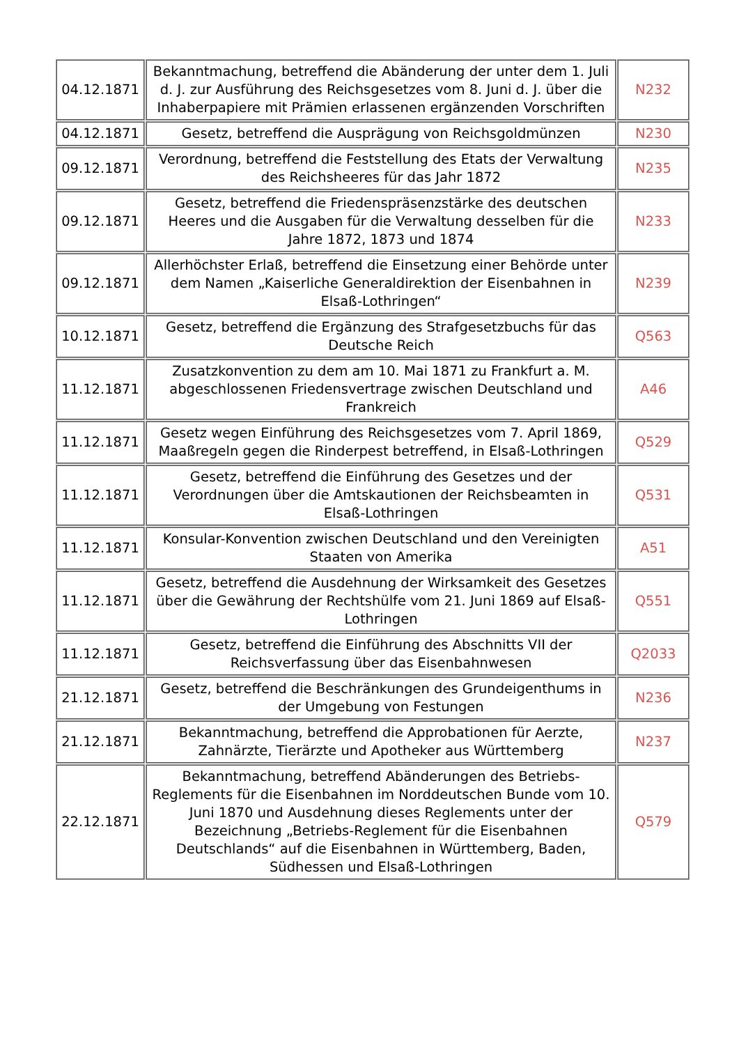| 04.12.1871 | Bekanntmachung, betreffend die Abänderung der unter dem 1. Juli d. J. zur Ausführung des Reichsgesetzes vom 8. Juni d. J. über die Inhaberpapiere mit Prämien erlassenen ergänzenden Vorschriften | N232 |
| 04.12.1871 | Gesetz, betreffend die Ausprägung von Reichsgoldmünzen | N230 |
| 09.12.1871 | Verordnung, betreffend die Feststellung des Etats der Verwaltung des Reichsheeres für das Jahr 1872 | N235 |
| 09.12.1871 | Gesetz, betreffend die Friedenspräsenzstärke des deutschen Heeres und die Ausgaben für die Verwaltung desselben für die Jahre 1872, 1873 und 1874 | N233 |
| 09.12.1871 | Allerhöchster Erlaß, betreffend die Einsetzung einer Behörde unter dem Namen „Kaiserliche Generaldirektion der Eisenbahnen in Elsaß-Lothringen“ | N239 |
| 10.12.1871 | Gesetz, betreffend die Ergänzung des Strafgesetzbuchs für das Deutsche Reich | Q563 |
| 11.12.1871 | Zusatzkonvention zu dem am 10. Mai 1871 zu Frankfurt a. M. abgeschlossenen Friedensvertrage zwischen Deutschland und Frankreich | A46 |
| 11.12.1871 | Gesetz wegen Einführung des Reichsgesetzes vom 7. April 1869, Maaßregeln gegen die Rinderpest betreffend, in Elsaß-Lothringen | Q529 |
| 11.12.1871 | Gesetz, betreffend die Einführung des Gesetzes und der Verordnungen über die Amtskautionen der Reichsbeamten in Elsaß-Lothringen | Q531 |
| 11.12.1871 | Konsular-Konvention zwischen Deutschland und den Vereinigten Staaten von Amerika | A51 |
| 11.12.1871 | Gesetz, betreffend die Ausdehnung der Wirksamkeit des Gesetzes über die Gewährung der Rechtshülfe vom 21. Juni 1869 auf Elsaß-Lothringen | Q551 |
| 11.12.1871 | Gesetz, betreffend die Einführung des Abschnitts VII der Reichsverfassung über das Eisenbahnwesen | Q2033 |
| 21.12.1871 | Gesetz, betreffend die Beschränkungen des Grundeigenthums in der Umgebung von Festungen | N236 |
| 21.12.1871 | Bekanntmachung, betreffend die Approbationen für Aerzte, Zahnärzte, Tierärzte und Apotheker aus Württemberg | N237 |
| 22.12.1871 | Bekanntmachung, betreffend Abänderungen des Betriebs-Reglements für die Eisenbahnen im Norddeutschen Bunde vom 10. Juni 1870 und Ausdehnung dieses Reglements unter der Bezeichnung „Betriebs-Reglement für die Eisenbahnen Deutschlands“ auf die Eisenbahnen in Württemberg, Baden, Südhessen und Elsaß-Lothringen | Q579 |